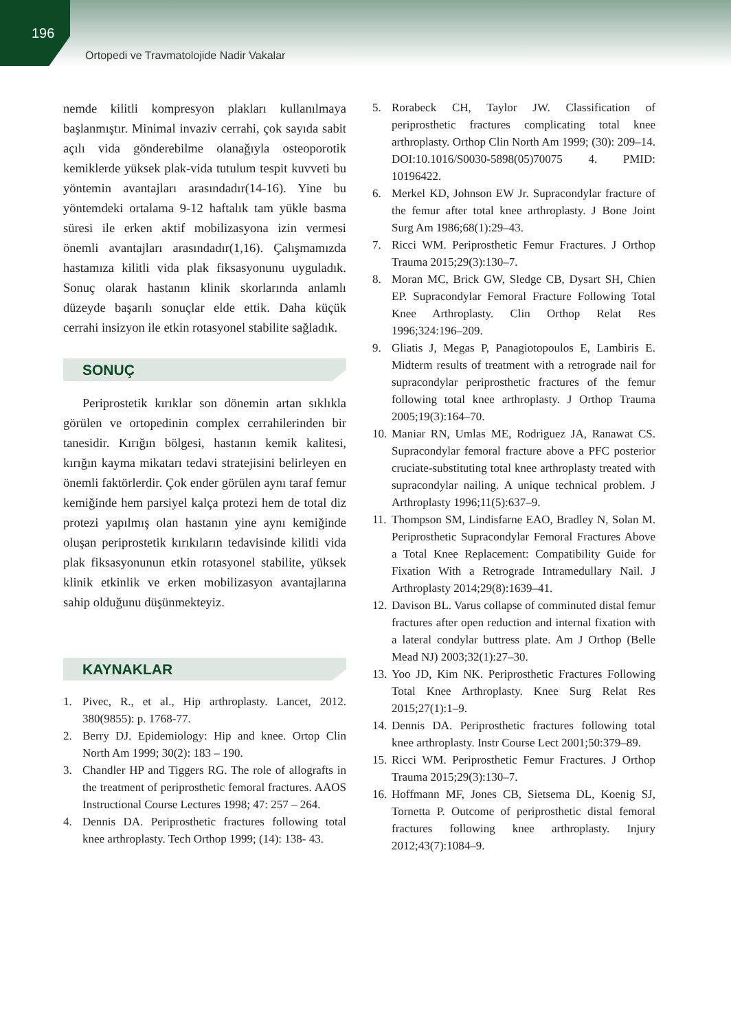196
Ortopedi ve Travmatolojide Nadir Vakalar
nemde kilitli kompresyon plakları kullanılmaya başlanmıştır. Minimal invaziv cerrahi, çok sayıda sabit açılı vida gönderebilme olanağıyla osteoporotik kemiklerde yüksek plak-vida tutulum tespit kuvveti bu yöntemin avantajları arasındadır(14-16). Yine bu yöntemdeki ortalama 9-12 haftalık tam yükle basma süresi ile erken aktif mobilizasyona izin vermesi önemli avantajları arasındadır(1,16). Çalışmamızda hastamıza kilitli vida plak fiksasyonunu uyguladık. Sonuç olarak hastanın klinik skorlarında anlamlı düzeyde başarılı sonuçlar elde ettik. Daha küçük cerrahi insizyon ile etkin rotasyonel stabilite sağladık.
SONUÇ
Periprostetik kırıklar son dönemin artan sıklıkla görülen ve ortopedinin complex cerrahilerinden bir tanesidir. Kırığın bölgesi, hastanın kemik kalitesi, kırığın kayma mikatarı tedavi stratejisini belirleyen en önemli faktörlerdir. Çok ender görülen aynı taraf femur kemiğinde hem parsiyel kalça protezi hem de total diz protezi yapılmış olan hastanın yine aynı kemiğinde oluşan periprostetik kırıkıların tedavisinde kilitli vida plak fiksasyonunun etkin rotasyonel stabilite, yüksek klinik etkinlik ve erken mobilizasyon avantajlarına sahip olduğunu düşünmekteyiz.
KAYNAKLAR
1. Pivec, R., et al., Hip arthroplasty. Lancet, 2012. 380(9855): p. 1768-77.
2. Berry DJ. Epidemiology: Hip and knee. Ortop Clin North Am 1999; 30(2): 183 – 190.
3. Chandler HP and Tiggers RG. The role of allografts in the treatment of periprosthetic femoral fractures. AAOS Instructional Course Lectures 1998; 47: 257 – 264.
4. Dennis DA. Periprosthetic fractures following total knee arthroplasty. Tech Orthop 1999; (14): 138- 43.
5. Rorabeck CH, Taylor JW. Classification of periprosthetic fractures complicating total knee arthroplasty. Orthop Clin North Am 1999; (30): 209–14. DOI:10.1016/S0030-5898(05)70075 4. PMID: 10196422.
6. Merkel KD, Johnson EW Jr. Supracondylar fracture of the femur after total knee arthroplasty. J Bone Joint Surg Am 1986;68(1):29–43.
7. Ricci WM. Periprosthetic Femur Fractures. J Orthop Trauma 2015;29(3):130–7.
8. Moran MC, Brick GW, Sledge CB, Dysart SH, Chien EP. Supracondylar Femoral Fracture Following Total Knee Arthroplasty. Clin Orthop Relat Res 1996;324:196–209.
9. Gliatis J, Megas P, Panagiotopoulos E, Lambiris E. Midterm results of treatment with a retrograde nail for supracondylar periprosthetic fractures of the femur following total knee arthroplasty. J Orthop Trauma 2005;19(3):164–70.
10.
Maniar RN, Umlas ME, Rodriguez JA, Ranawat CS. Supracondylar femoral fracture above a PFC posterior cruciate-substituting total knee arthroplasty treated with supracondylar nailing. A unique technical problem. J Arthroplasty 1996;11(5):637–9.
11.
Thompson SM, Lindisfarne EAO, Bradley N, Solan M. Periprosthetic Supracondylar Femoral Fractures Above a Total Knee Replacement: Compatibility Guide for Fixation With a Retrograde Intramedullary Nail. J Arthroplasty 2014;29(8):1639–41.
12.
Davison BL. Varus collapse of comminuted distal femur fractures after open reduction and internal fixation with a lateral condylar buttress plate. Am J Orthop (Belle Mead NJ) 2003;32(1):27–30.
13.
Yoo JD, Kim NK. Periprosthetic Fractures Following Total Knee Arthroplasty. Knee Surg Relat Res 2015;27(1):1–9.
14.
Dennis DA. Periprosthetic fractures following total knee arthroplasty. Instr Course Lect 2001;50:379–89.
15.
Ricci WM. Periprosthetic Femur Fractures. J Orthop Trauma 2015;29(3):130–7.
16.
Hoffmann MF, Jones CB, Sietsema DL, Koenig SJ, Tornetta P. Outcome of periprosthetic distal femoral fractures following knee arthroplasty. Injury 2012;43(7):1084–9.